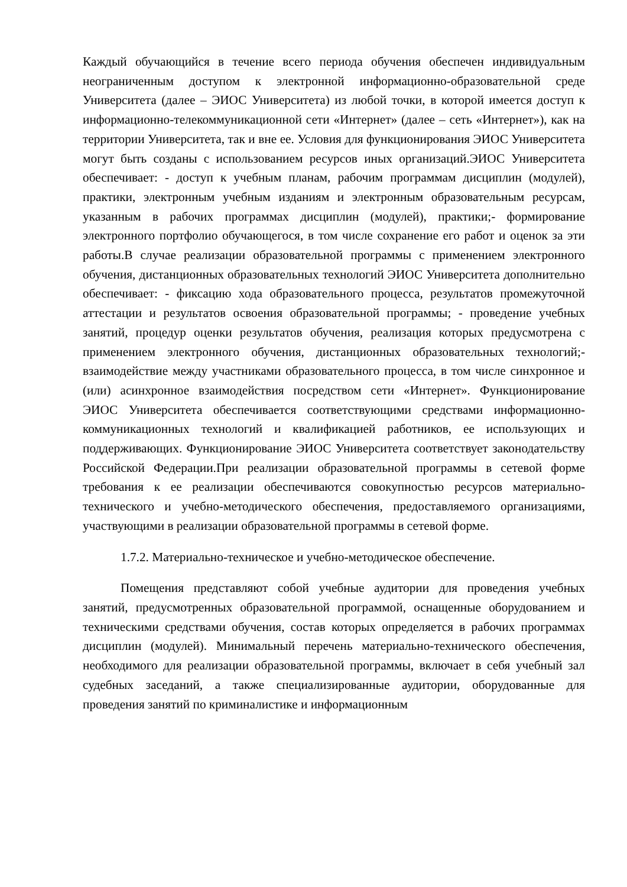Каждый обучающийся в течение всего периода обучения обеспечен индивидуальным неограниченным доступом к электронной информационно-образовательной среде Университета (далее – ЭИОС Университета) из любой точки, в которой имеется доступ к информационно-телекоммуникационной сети «Интернет» (далее – сеть «Интернет»), как на территории Университета, так и вне ее. Условия для функционирования ЭИОС Университета могут быть созданы с использованием ресурсов иных организаций.ЭИОС Университета обеспечивает: - доступ к учебным планам, рабочим программам дисциплин (модулей), практики, электронным учебным изданиям и электронным образовательным ресурсам, указанным в рабочих программах дисциплин (модулей), практики;- формирование электронного портфолио обучающегося, в том числе сохранение его работ и оценок за эти работы.В случае реализации образовательной программы с применением электронного обучения, дистанционных образовательных технологий ЭИОС Университета дополнительно обеспечивает: - фиксацию хода образовательного процесса, результатов промежуточной аттестации и результатов освоения образовательной программы; - проведение учебных занятий, процедур оценки результатов обучения, реализация которых предусмотрена с применением электронного обучения, дистанционных образовательных технологий;- взаимодействие между участниками образовательного процесса, в том числе синхронное и (или) асинхронное взаимодействия посредством сети «Интернет». Функционирование ЭИОС Университета обеспечивается соответствующими средствами информационно-коммуникационных технологий и квалификацией работников, ее использующих и поддерживающих. Функционирование ЭИОС Университета соответствует законодательству Российской Федерации.При реализации образовательной программы в сетевой форме требования к ее реализации обеспечиваются совокупностью ресурсов материально-технического и учебно-методического обеспечения, предоставляемого организациями, участвующими в реализации образовательной программы в сетевой форме.
1.7.2. Материально-техническое и учебно-методическое обеспечение.
Помещения представляют собой учебные аудитории для проведения учебных занятий, предусмотренных образовательной программой, оснащенные оборудованием и техническими средствами обучения, состав которых определяется в рабочих программах дисциплин (модулей). Минимальный перечень материально-технического обеспечения, необходимого для реализации образовательной программы, включает в себя учебный зал судебных заседаний, а также специализированные аудитории, оборудованные для проведения занятий по криминалистике и информационным